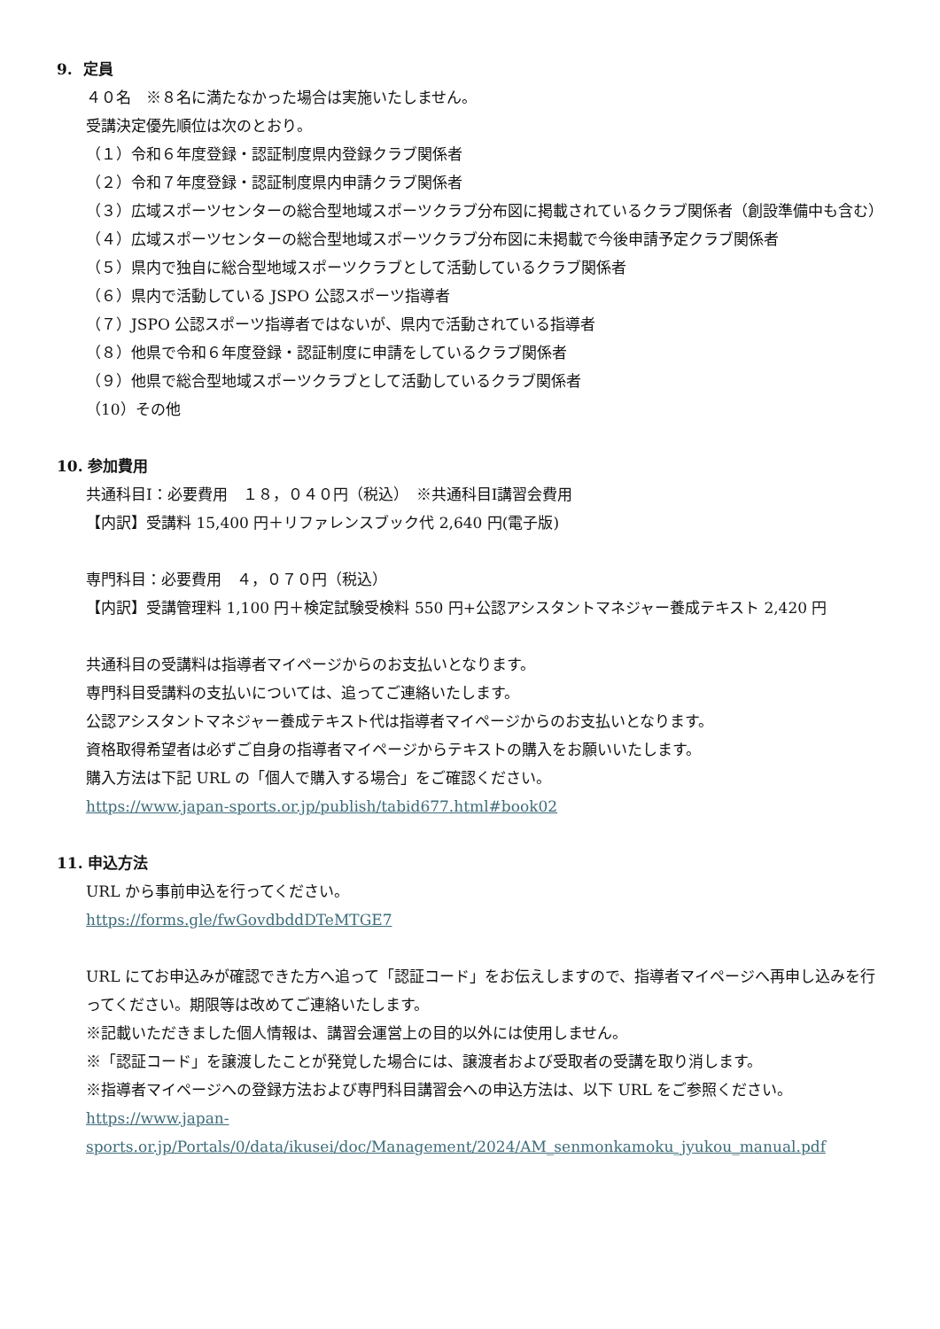9. 定員
４０名　※８名に満たなかった場合は実施いたしません。
受講決定優先順位は次のとおり。
（１）令和６年度登録・認証制度県内登録クラブ関係者
（２）令和７年度登録・認証制度県内申請クラブ関係者
（３）広域スポーツセンターの総合型地域スポーツクラブ分布図に掲載されているクラブ関係者（創設準備中も含む）
（４）広域スポーツセンターの総合型地域スポーツクラブ分布図に未掲載で今後申請予定クラブ関係者
（５）県内で独自に総合型地域スポーツクラブとして活動しているクラブ関係者
（６）県内で活動している JSPO 公認スポーツ指導者
（７）JSPO 公認スポーツ指導者ではないが、県内で活動されている指導者
（８）他県で令和６年度登録・認証制度に申請をしているクラブ関係者
（９）他県で総合型地域スポーツクラブとして活動しているクラブ関係者
（10）その他
10. 参加費用
共通科目Ⅰ：必要費用　１８，０４０円（税込）　※共通科目Ⅰ講習会費用
【内訳】受講料 15,400 円＋リファレンスブック代 2,640 円(電子版)
専門科目：必要費用　４，０７０円（税込）
【内訳】受講管理料 1,100 円＋検定試験受検料 550 円+公認アシスタントマネジャー養成テキスト 2,420 円
共通科目の受講料は指導者マイページからのお支払いとなります。
専門科目受講料の支払いについては、追ってご連絡いたします。
公認アシスタントマネジャー養成テキスト代は指導者マイページからのお支払いとなります。
資格取得希望者は必ずご自身の指導者マイページからテキストの購入をお願いいたします。
購入方法は下記 URL の「個人で購入する場合」をご確認ください。
https://www.japan-sports.or.jp/publish/tabid677.html#book02
11. 申込方法
URL から事前申込を行ってください。
https://forms.gle/fwGovdbddDTeMTGE7
URL にてお申込みが確認できた方へ追って「認証コード」をお伝えしますので、指導者マイページへ再申し込みを行ってください。期限等は改めてご連絡いたします。
※記載いただきました個人情報は、講習会運営上の目的以外には使用しません。
※「認証コード」を譲渡したことが発覚した場合には、譲渡者および受取者の受講を取り消します。
※指導者マイページへの登録方法および専門科目講習会への申込方法は、以下 URL をご参照ください。
https://www.japan-
sports.or.jp/Portals/0/data/ikusei/doc/Management/2024/AM_senmonkamoku_jyukou_manual.pdf